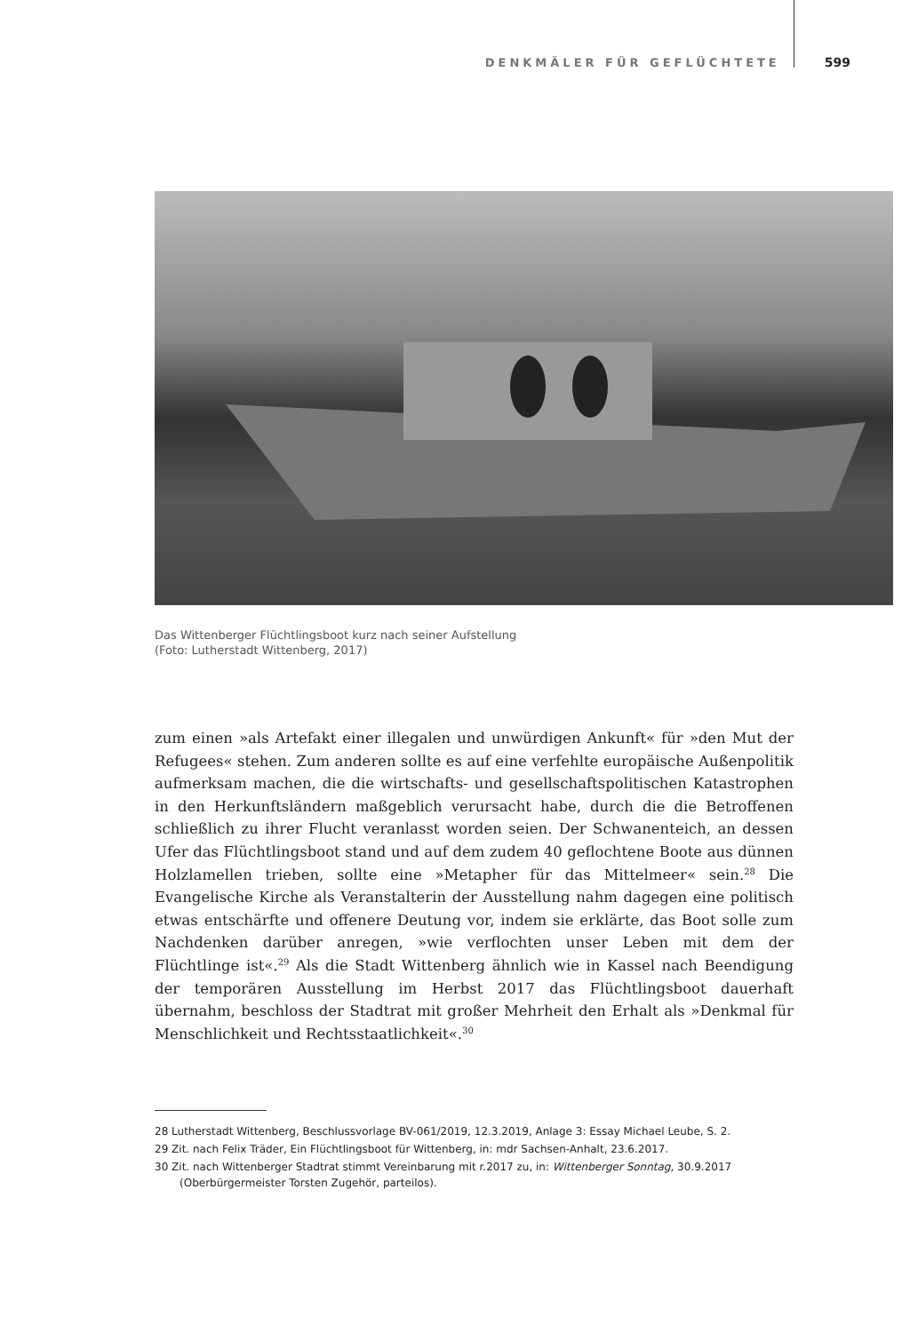DENKMÄLER FÜR GEFLÜCHTETE 599
Das Wittenberger Flüchtlingsboot kurz nach seiner Aufstellung
(Foto: Lutherstadt Wittenberg, 2017)
zum einen »als Artefakt einer illegalen und unwürdigen Ankunft« für »den Mut der Refugees« stehen. Zum anderen sollte es auf eine verfehlte europäische Außenpolitik aufmerksam machen, die die wirtschafts- und gesellschaftspolitischen Katastrophen in den Herkunftsländern maßgeblich verursacht habe, durch die die Betroffenen schließlich zu ihrer Flucht veranlasst worden seien. Der Schwanenteich, an dessen Ufer das Flüchtlingsboot stand und auf dem zudem 40 geflochtene Boote aus dünnen Holzlamellen trieben, sollte eine »Metapher für das Mittelmeer« sein.<sup>28</sup> Die Evangelische Kirche als Veranstalterin der Ausstellung nahm dagegen eine politisch etwas entschärfte und offenere Deutung vor, indem sie erklärte, das Boot solle zum Nachdenken darüber anregen, »wie verflochten unser Leben mit dem der Flüchtlinge ist«.<sup>29</sup> Als die Stadt Wittenberg ähnlich wie in Kassel nach Beendigung der temporären Ausstellung im Herbst 2017 das Flüchtlingsboot dauerhaft übernahm, beschloss der Stadtrat mit großer Mehrheit den Erhalt als »Denkmal für Menschlichkeit und Rechtsstaatlichkeit«.<sup>30</sup>
28 Lutherstadt Wittenberg, Beschlussvorlage BV-061/2019, 12.3.2019, Anlage 3: Essay Michael Leube, S. 2.
29 Zit. nach Felix Träder, Ein Flüchtlingsboot für Wittenberg, in: mdr Sachsen-Anhalt, 23.6.2017.
30 Zit. nach Wittenberger Stadtrat stimmt Vereinbarung mit r.2017 zu, in: Wittenberger Sonntag, 30.9.2017 (Oberbürgermeister Torsten Zugehör, parteilos).